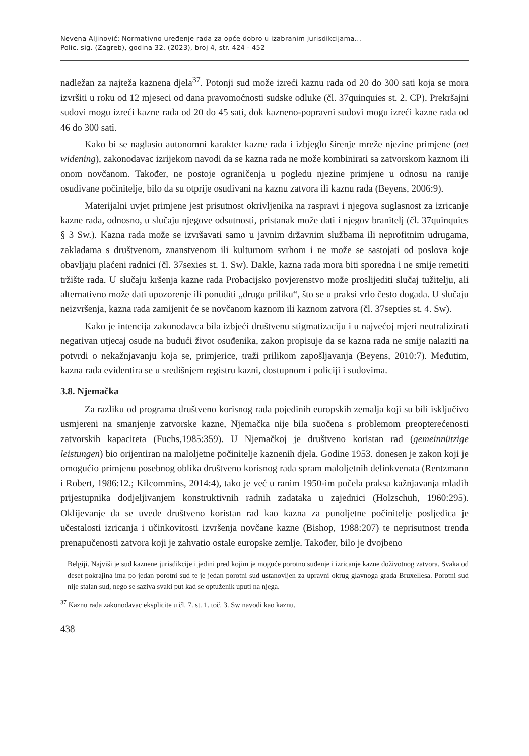Nevena Aljinović: Normativno uređenje rada za opće dobro u izabranim jurisdikcijama...
Polic. sig. (Zagreb), godina 32. (2023), broj 4, str. 424 - 452
nadležan za najteža kaznena djela<sup>37</sup>. Potonji sud može izreći kaznu rada od 20 do 300 sati koja se mora izvršiti u roku od 12 mjeseci od dana pravomoćnosti sudske odluke (čl. 37quinquies st. 2. CP). Prekršajni sudovi mogu izreći kazne rada od 20 do 45 sati, dok kazneno-popravni sudovi mogu izreći kazne rada od 46 do 300 sati.
Kako bi se naglasio autonomni karakter kazne rada i izbjeglo širenje mreže njezine primjene (net widening), zakonodavac izrijekom navodi da se kazna rada ne može kombinirati sa zatvorskom kaznom ili onom novčanom. Također, ne postoje ograničenja u pogledu njezine primjene u odnosu na ranije osuđivane počinitelje, bilo da su otprije osuđivani na kaznu zatvora ili kaznu rada (Beyens, 2006:9).
Materijalni uvjet primjene jest prisutnost okrivljenika na raspravi i njegova suglasnost za izricanje kazne rada, odnosno, u slučaju njegove odsutnosti, pristanak može dati i njegov branitelj (čl. 37quinquies § 3 Sw.). Kazna rada može se izvršavati samo u javnim državnim službama ili neprofitnim udrugama, zakladama s društvenom, znanstvenom ili kulturnom svrhom i ne može se sastojati od poslova koje obavljaju plaćeni radnici (čl. 37sexies st. 1. Sw). Dakle, kazna rada mora biti sporedna i ne smije remetiti tržište rada. U slučaju kršenja kazne rada Probacijsko povjerenstvo može proslijediti slučaj tužitelju, ali alternativno može dati upozorenje ili ponuditi „drugu priliku“, što se u praksi vrlo često događa. U slučaju neizvršenja, kazna rada zamijenit će se novčanom kaznom ili kaznom zatvora (čl. 37septies st. 4. Sw).
Kako je intencija zakonodavca bila izbjeći društvenu stigmatizaciju i u najvećoj mjeri neutralizirati negativan utjecaj osude na budući život osuđenika, zakon propisuje da se kazna rada ne smije nalaziti na potvrdi o nekažnjavanju koja se, primjerice, traži prilikom zapošljavanja (Beyens, 2010:7). Međutim, kazna rada evidentira se u središnjem registru kazni, dostupnom i policiji i sudovima.
3.8. Njemačka
Za razliku od programa društveno korisnog rada pojedinih europskih zemalja koji su bili isključivo usmjereni na smanjenje zatvorske kazne, Njemačka nije bila suočena s problemom preopterećenosti zatvorskih kapaciteta (Fuchs,1985:359). U Njemačkoj je društveno koristan rad (gemeinnützige leistungen) bio orijentiran na maloljetne počinitelje kaznenih djela. Godine 1953. donesen je zakon koji je omogućio primjenu posebnog oblika društveno korisnog rada spram maloljetnih delinkvenata (Rentzmann i Robert, 1986:12.; Kilcommins, 2014:4), tako je već u ranim 1950-im počela praksa kažnjavanja mladih prijestupnika dodjeljivanjem konstruktivnih radnih zadataka u zajednici (Holzschuh, 1960:295). Oklijevanje da se uvede društveno koristan rad kao kazna za punoljetne počinitelje posljedica je učestalosti izricanja i učinkovitosti izvršenja novčane kazne (Bishop, 1988:207) te neprisutnost trenda prenapučenosti zatvora koji je zahvatio ostale europske zemlje. Također, bilo je dvojbeno
Belgiji. Najviši je sud kaznene jurisdikcije i jedini pred kojim je moguće porotno suđenje i izricanje kazne doživotnog zatvora. Svaka od deset pokrajina ima po jedan porotni sud te je jedan porotni sud ustanovljen za upravni okrug glavnoga grada Bruxellesa. Porotni sud nije stalan sud, nego se saziva svaki put kad se optuženik uputi na njega.
<sup>37</sup> Kaznu rada zakonodavac eksplicite u čl. 7. st. 1. toč. 3. Sw navodi kao kaznu.
438